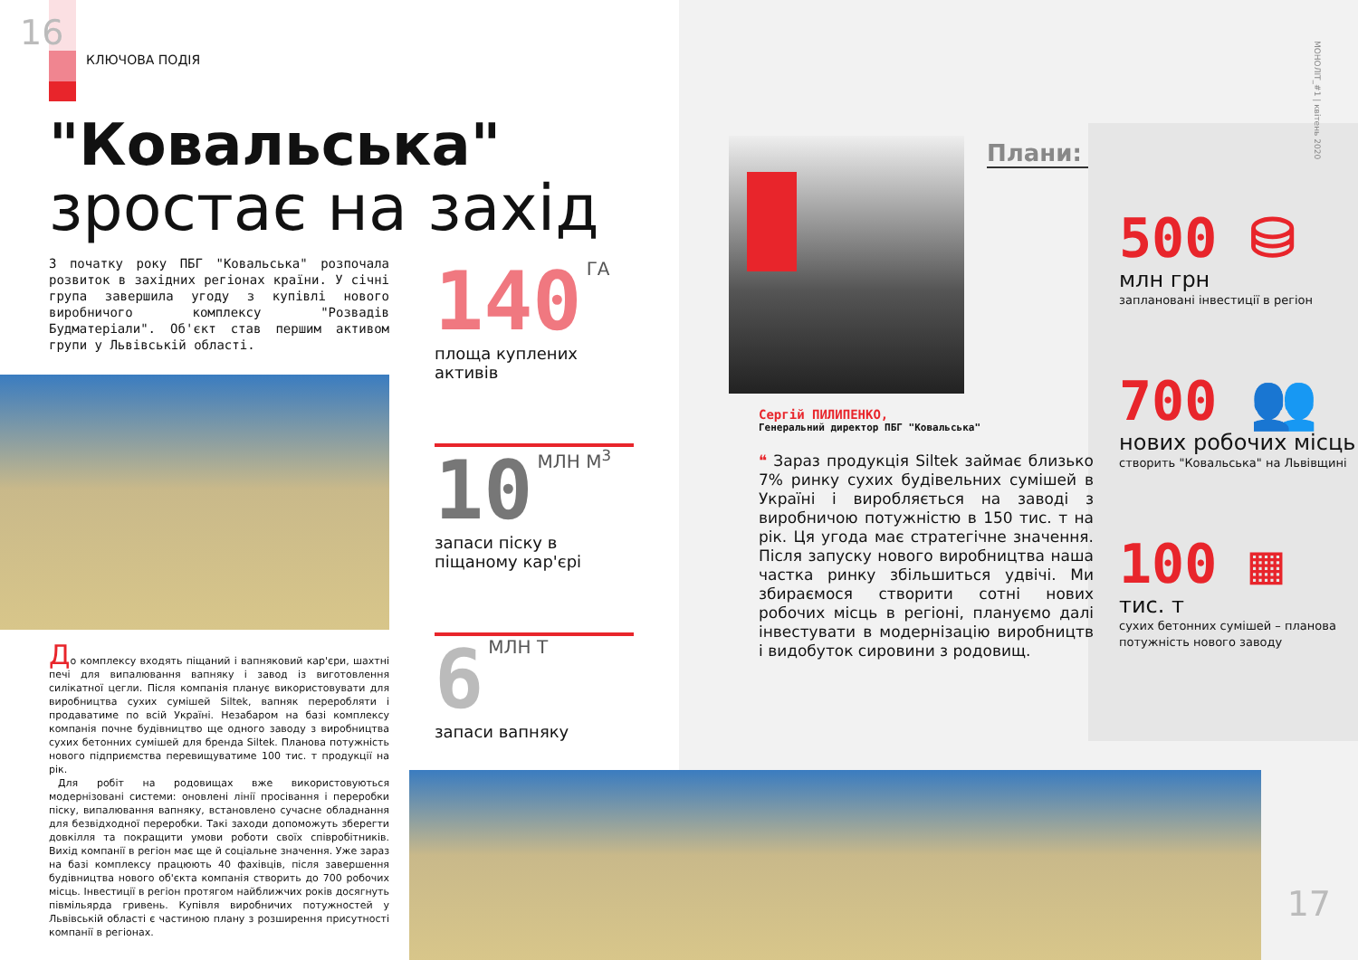16
КЛЮЧОВА ПОДІЯ
"Ковальська"
зростає на захід
З початку року ПБГ "Ковальська" розпочала розвиток в західних регіонах країни. У січні група завершила угоду з купівлі нового виробничого комплексу "Розвадів Будматеріали". Об'єкт став першим активом групи у Львівській області.
До комплексу входять піщаний і вапняковий кар'єри, шахтні печі для випалювання вапняку і завод із виготовлення силікатної цегли. Після компанія планує використовувати для виробництва сухих сумішей Siltek, вапняк переробляти і продаватиме по всій Україні. Незабаром на базі комплексу компанія почне будівництво ще одного заводу з виробництва сухих бетонних сумішей для бренда Siltek. Планова потужність нового підприємства перевищуватиме 100 тис. т продукції на рік.
Для робіт на родовищах вже використовуються модернізовані системи: оновлені лінії просівання і переробки піску, випалювання вапняку, встановлено сучасне обладнання для безвідходної переробки. Такі заходи допоможуть зберегти довкілля та покращити умови роботи своїх співробітників. Вихід компанії в регіон має ще й соціальне значення. Уже зараз на базі комплексу працюють 40 фахівців, після завершення будівництва нового об'єкта компанія створить до 700 робочих місць. Інвестиції в регіон протягом найближчих років досягнуть півмільярда гривень. Купівля виробничих потужностей у Львівській області є частиною плану з розширення присутності компанії в регіонах.
140 ГА
площа куплених активів
10 МЛН М<sup>3</sup>
запаси піску в піщаному кар'єрі
6 МЛН Т
запаси вапняку
Плани:
500 ⛁
млн грн
заплановані інвестиції в регіон
700 👥
нових робочих місць
створить "Ковальська" на Львівщині
100 ▦
тис. т
сухих бетонних сумішей – планова потужність нового заводу
Сергій ПИЛИПЕНКО,
Генеральний директор ПБГ "Ковальська"
❝ Зараз продукція Siltek займає близько 7% ринку сухих будівельних сумішей в Україні і виробляється на заводі з виробничою потужністю в 150 тис. т на рік. Ця угода має стратегічне значення. Після запуску нового виробництва наша частка ринку збільшиться удвічі. Ми збираємося створити сотні нових робочих місць в регіоні, плануємо далі інвестувати в модернізацію виробництв і видобуток сировини з родовищ.
МОНОЛІТ_#1 | квітень 2020
17